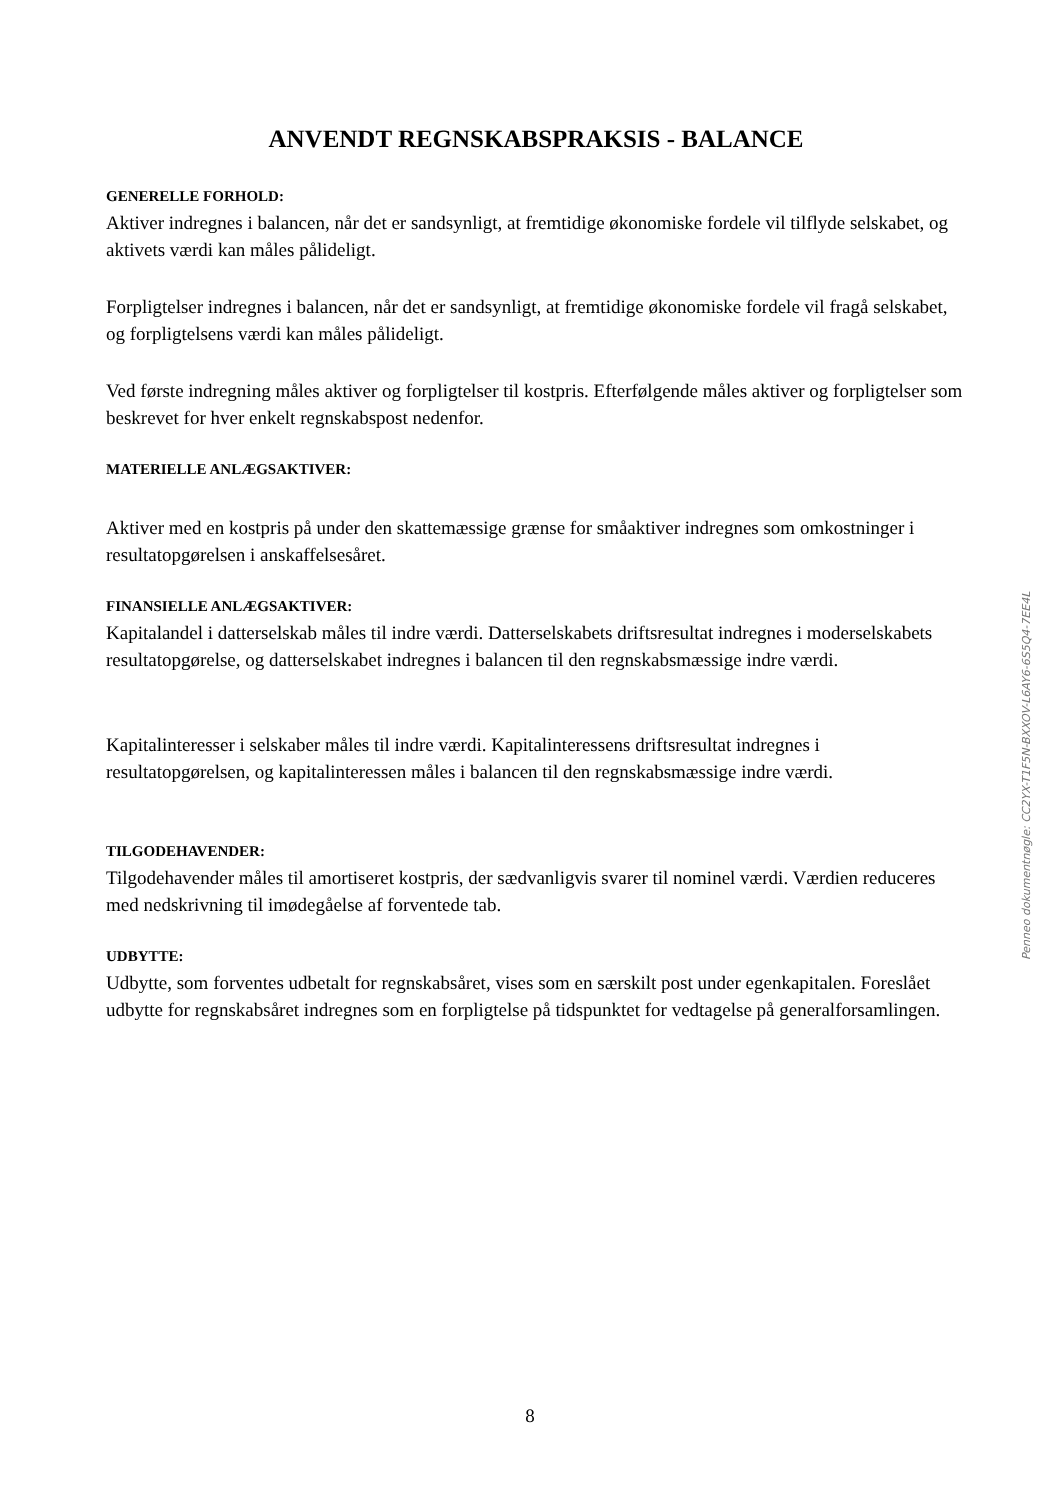ANVENDT REGNSKABSPRAKSIS - BALANCE
GENERELLE FORHOLD:
Aktiver indregnes i balancen, når det er sandsynligt, at fremtidige økonomiske fordele vil tilflyde selskabet, og aktivets værdi kan måles pålideligt.
Forpligtelser indregnes i balancen, når det er sandsynligt, at fremtidige økonomiske fordele vil fragå selskabet, og forpligtelsens værdi kan måles pålideligt.
Ved første indregning måles aktiver og forpligtelser til kostpris. Efterfølgende måles aktiver og forpligtelser som beskrevet for hver enkelt regnskabspost nedenfor.
MATERIELLE ANLÆGSAKTIVER:
Aktiver med en kostpris på under den skattemæssige grænse for småaktiver indregnes som omkostninger i resultatopgørelsen i anskaffelsesåret.
FINANSIELLE ANLÆGSAKTIVER:
Kapitalandel i datterselskab måles til indre værdi. Datterselskabets driftsresultat indregnes i moderselskabets resultatopgørelse, og datterselskabet indregnes i balancen til den regnskabsmæssige indre værdi.
Kapitalinteresser i selskaber måles til indre værdi. Kapitalinteressens driftsresultat indregnes i resultatopgørelsen, og kapitalinteressen måles i balancen til den regnskabsmæssige indre værdi.
TILGODEHAVENDER:
Tilgodehavender måles til amortiseret kostpris, der sædvanligvis svarer til nominel værdi. Værdien reduceres med nedskrivning til imødegåelse af forventede tab.
UDBYTTE:
Udbytte, som forventes udbetalt for regnskabsåret, vises som en særskilt post under egenkapitalen. Foreslået udbytte for regnskabsåret indregnes som en forpligtelse på tidspunktet for vedtagelse på generalforsamlingen.
Penneo dokumentnøgle: CC2YX-T1F5N-BXXOV-L6AY6-6S5Q4-7EE4L
8